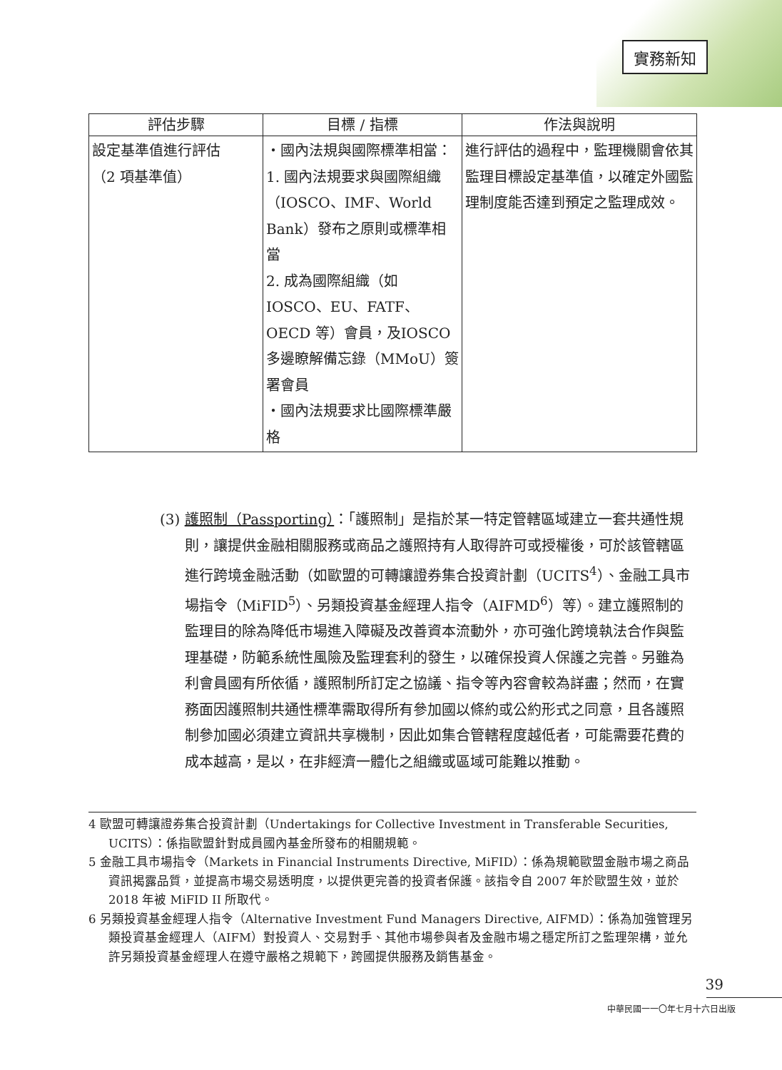實務新知
| 評估步驟 | 目標 / 指標 | 作法與說明 |
| --- | --- | --- |
| 設定基準值進行評估 （2 項基準值） | ‧國內法規與國際標準相當： 1. 國內法規要求與國際組織（IOSCO、IMF、World Bank）發布之原則或標準相當 2. 成為國際組織（如IOSCO、EU、FATF、OECD 等）會員，及IOSCO 多邊瞭解備忘錄（MMoU）簽署會員 ‧國內法規要求比國際標準嚴格 | 進行評估的過程中，監理機關會依其監理目標設定基準值，以確定外國監理制度能否達到預定之監理成效。 |
(3) 護照制（Passporting）：「護照制」是指於某一特定管轄區域建立一套共通性規則，讓提供金融相關服務或商品之護照持有人取得許可或授權後，可於該管轄區進行跨境金融活動（如歐盟的可轉讓證券集合投資計劃（UCITS<sup>4</sup>）、金融工具市場指令（MiFID<sup>5</sup>）、另類投資基金經理人指令（AIFMD<sup>6</sup>）等）。建立護照制的監理目的除為降低市場進入障礙及改善資本流動外，亦可強化跨境執法合作與監理基礎，防範系統性風險及監理套利的發生，以確保投資人保護之完善。另雖為利會員國有所依循，護照制所訂定之協議、指令等內容會較為詳盡；然而，在實務面因護照制共通性標準需取得所有參加國以條約或公約形式之同意，且各護照制參加國必須建立資訊共享機制，因此如集合管轄程度越低者，可能需要花費的成本越高，是以，在非經濟一體化之組織或區域可能難以推動。
4 歐盟可轉讓證券集合投資計劃（Undertakings for Collective Investment in Transferable Securities, UCITS）：係指歐盟針對成員國內基金所發布的相關規範。
5 金融工具市場指令（Markets in Financial Instruments Directive, MiFID）：係為規範歐盟金融市場之商品資訊揭露品質，並提高市場交易透明度，以提供更完善的投資者保護。該指令自 2007 年於歐盟生效，並於 2018 年被 MiFID II 所取代。
6 另類投資基金經理人指令（Alternative Investment Fund Managers Directive, AIFMD）：係為加強管理另類投資基金經理人（AIFM）對投資人、交易對手、其他市場參與者及金融市場之穩定所訂之監理架構，並允許另類投資基金經理人在遵守嚴格之規範下，跨國提供服務及銷售基金。
39
中華民國一一〇年七月十六日出版